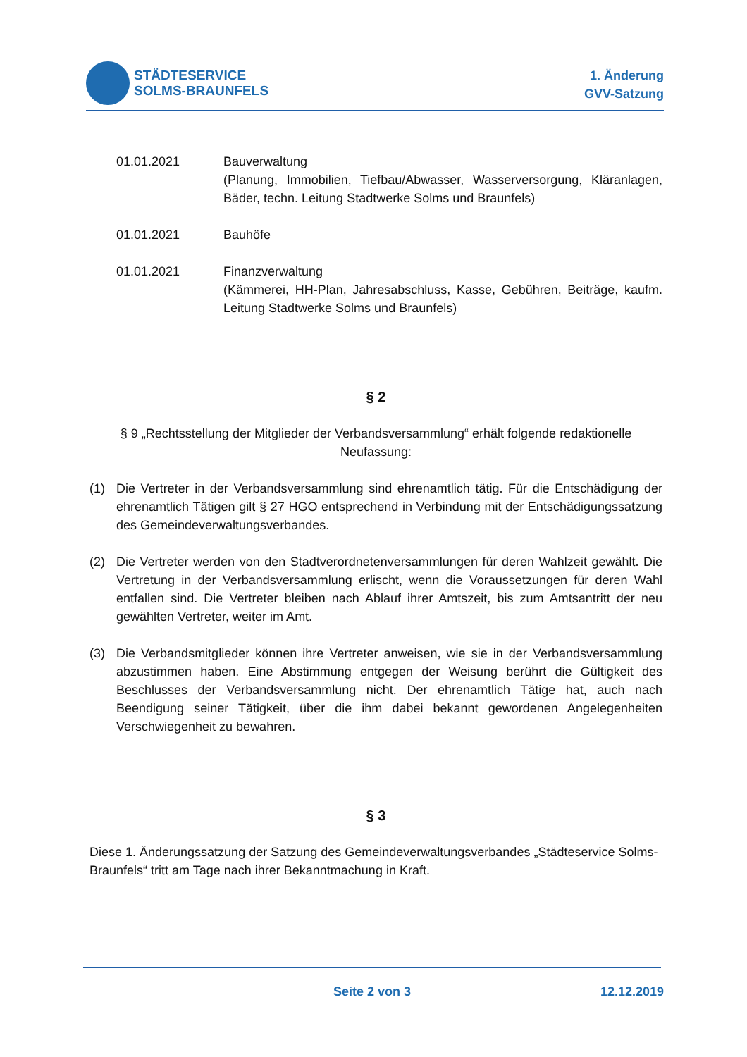STÄDTESERVICE
SOLMS-BRAUNFELS
1. Änderung
GVV-Satzung
01.01.2021 Bauverwaltung
(Planung, Immobilien, Tiefbau/Abwasser, Wasserversorgung, Kläranlagen, Bäder, techn. Leitung Stadtwerke Solms und Braunfels)
01.01.2021 Bauhöfe
01.01.2021 Finanzverwaltung
(Kämmerei, HH-Plan, Jahresabschluss, Kasse, Gebühren, Beiträge, kaufm. Leitung Stadtwerke Solms und Braunfels)
§ 2
§ 9 „Rechtsstellung der Mitglieder der Verbandsversammlung“ erhält folgende redaktionelle Neufassung:
(1) Die Vertreter in der Verbandsversammlung sind ehrenamtlich tätig. Für die Entschädigung der ehrenamtlich Tätigen gilt § 27 HGO entsprechend in Verbindung mit der Entschädigungssatzung des Gemeindeverwaltungsverbandes.
(2) Die Vertreter werden von den Stadtverordnetenversammlungen für deren Wahlzeit gewählt. Die Vertretung in der Verbandsversammlung erlischt, wenn die Voraussetzungen für deren Wahl entfallen sind. Die Vertreter bleiben nach Ablauf ihrer Amtszeit, bis zum Amtsantritt der neu gewählten Vertreter, weiter im Amt.
(3) Die Verbandsmitglieder können ihre Vertreter anweisen, wie sie in der Verbandsversammlung abzustimmen haben. Eine Abstimmung entgegen der Weisung berührt die Gültigkeit des Beschlusses der Verbandsversammlung nicht. Der ehrenamtlich Tätige hat, auch nach Beendigung seiner Tätigkeit, über die ihm dabei bekannt gewordenen Angelegenheiten Verschwiegenheit zu bewahren.
§ 3
Diese 1. Änderungssatzung der Satzung des Gemeindeverwaltungsverbandes „Städteservice Solms-Braunfels“ tritt am Tage nach ihrer Bekanntmachung in Kraft.
Seite 2 von 3
12.12.2019